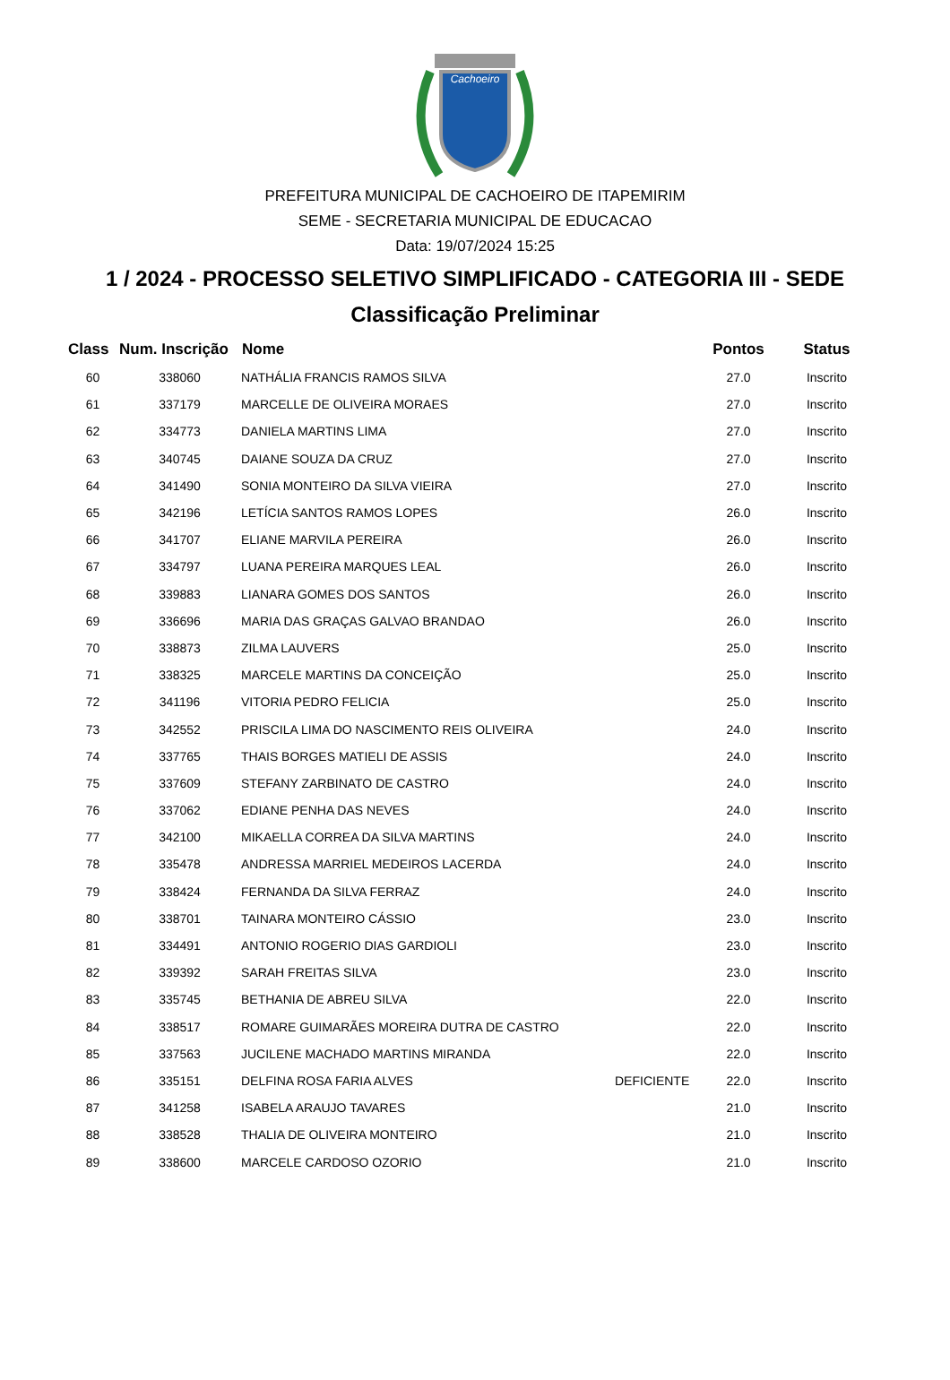Cachoeiro
PREFEITURA MUNICIPAL DE CACHOEIRO DE ITAPEMIRIM
SEME - SECRETARIA MUNICIPAL DE EDUCACAO
Data: 19/07/2024 15:25
1 / 2024 - PROCESSO SELETIVO SIMPLIFICADO - CATEGORIA III - SEDE
Classificação Preliminar
| Class | Num. Inscrição | Nome | | Pontos | Status |
| --- | --- | --- | --- | --- | --- |
| 60 | 338060 | NATHÁLIA FRANCIS RAMOS SILVA | | 27.0 | Inscrito |
| 61 | 337179 | MARCELLE DE OLIVEIRA MORAES | | 27.0 | Inscrito |
| 62 | 334773 | DANIELA MARTINS LIMA | | 27.0 | Inscrito |
| 63 | 340745 | DAIANE SOUZA DA CRUZ | | 27.0 | Inscrito |
| 64 | 341490 | SONIA MONTEIRO DA SILVA VIEIRA | | 27.0 | Inscrito |
| 65 | 342196 | LETÍCIA SANTOS RAMOS LOPES | | 26.0 | Inscrito |
| 66 | 341707 | ELIANE MARVILA PEREIRA | | 26.0 | Inscrito |
| 67 | 334797 | LUANA PEREIRA MARQUES LEAL | | 26.0 | Inscrito |
| 68 | 339883 | LIANARA GOMES DOS SANTOS | | 26.0 | Inscrito |
| 69 | 336696 | MARIA DAS GRAÇAS GALVAO BRANDAO | | 26.0 | Inscrito |
| 70 | 338873 | ZILMA LAUVERS | | 25.0 | Inscrito |
| 71 | 338325 | MARCELE MARTINS DA CONCEIÇÃO | | 25.0 | Inscrito |
| 72 | 341196 | VITORIA PEDRO FELICIA | | 25.0 | Inscrito |
| 73 | 342552 | PRISCILA LIMA DO NASCIMENTO REIS OLIVEIRA | | 24.0 | Inscrito |
| 74 | 337765 | THAIS BORGES MATIELI DE ASSIS | | 24.0 | Inscrito |
| 75 | 337609 | STEFANY ZARBINATO DE CASTRO | | 24.0 | Inscrito |
| 76 | 337062 | EDIANE PENHA DAS NEVES | | 24.0 | Inscrito |
| 77 | 342100 | MIKAELLA CORREA DA SILVA MARTINS | | 24.0 | Inscrito |
| 78 | 335478 | ANDRESSA MARRIEL MEDEIROS LACERDA | | 24.0 | Inscrito |
| 79 | 338424 | FERNANDA DA SILVA FERRAZ | | 24.0 | Inscrito |
| 80 | 338701 | TAINARA MONTEIRO CÁSSIO | | 23.0 | Inscrito |
| 81 | 334491 | ANTONIO ROGERIO DIAS GARDIOLI | | 23.0 | Inscrito |
| 82 | 339392 | SARAH FREITAS SILVA | | 23.0 | Inscrito |
| 83 | 335745 | BETHANIA DE ABREU SILVA | | 22.0 | Inscrito |
| 84 | 338517 | ROMARE GUIMARÃES MOREIRA DUTRA DE CASTRO | | 22.0 | Inscrito |
| 85 | 337563 | JUCILENE MACHADO MARTINS MIRANDA | | 22.0 | Inscrito |
| 86 | 335151 | DELFINA ROSA FARIA ALVES | DEFICIENTE | 22.0 | Inscrito |
| 87 | 341258 | ISABELA ARAUJO TAVARES | | 21.0 | Inscrito |
| 88 | 338528 | THALIA DE OLIVEIRA MONTEIRO | | 21.0 | Inscrito |
| 89 | 338600 | MARCELE CARDOSO OZORIO | | 21.0 | Inscrito |